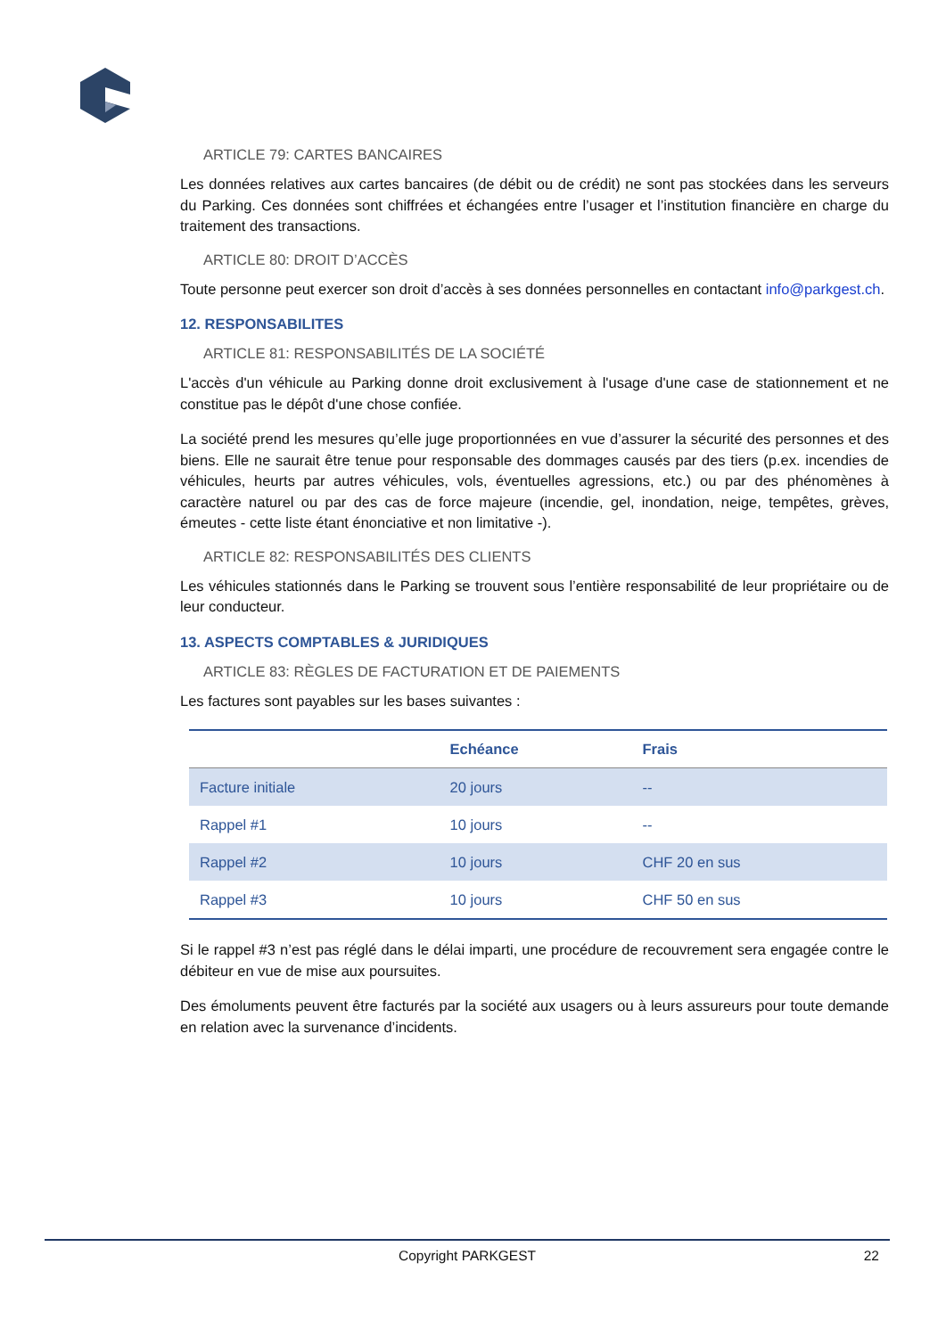ARTICLE 79: CARTES BANCAIRES
Les données relatives aux cartes bancaires (de débit ou de crédit) ne sont pas stockées dans les serveurs du Parking. Ces données sont chiffrées et échangées entre l’usager et l’institution financière en charge du traitement des transactions.
ARTICLE 80: DROIT D’ACCÈS
Toute personne peut exercer son droit d’accès à ses données personnelles en contactant info@parkgest.ch.
12. RESPONSABILITES
ARTICLE 81: RESPONSABILITÉS DE LA SOCIÉTÉ
L'accès d'un véhicule au Parking donne droit exclusivement à l'usage d'une case de stationnement et ne constitue pas le dépôt d'une chose confiée.
La société prend les mesures qu’elle juge proportionnées en vue d’assurer la sécurité des personnes et des biens. Elle ne saurait être tenue pour responsable des dommages causés par des tiers (p.ex. incendies de véhicules, heurts par autres véhicules, vols, éventuelles agressions, etc.) ou par des phénomènes à caractère naturel ou par des cas de force majeure (incendie, gel, inondation, neige, tempêtes, grèves, émeutes - cette liste étant énonciative et non limitative -).
ARTICLE 82: RESPONSABILITÉS DES CLIENTS
Les véhicules stationnés dans le Parking se trouvent sous l’entière responsabilité de leur propriétaire ou de leur conducteur.
13. ASPECTS COMPTABLES & JURIDIQUES
ARTICLE 83: RÈGLES DE FACTURATION ET DE PAIEMENTS
Les factures sont payables sur les bases suivantes :
| | Echéance | Frais |
| --- | --- | --- |
| Facture initiale | 20 jours | -- |
| Rappel #1 | 10 jours | -- |
| Rappel #2 | 10 jours | CHF 20 en sus |
| Rappel #3 | 10 jours | CHF 50 en sus |
Si le rappel #3 n’est pas réglé dans le délai imparti, une procédure de recouvrement sera engagée contre le débiteur en vue de mise aux poursuites.
Des émoluments peuvent être facturés par la société aux usagers ou à leurs assureurs pour toute demande en relation avec la survenance d’incidents.
Copyright PARKGEST 22